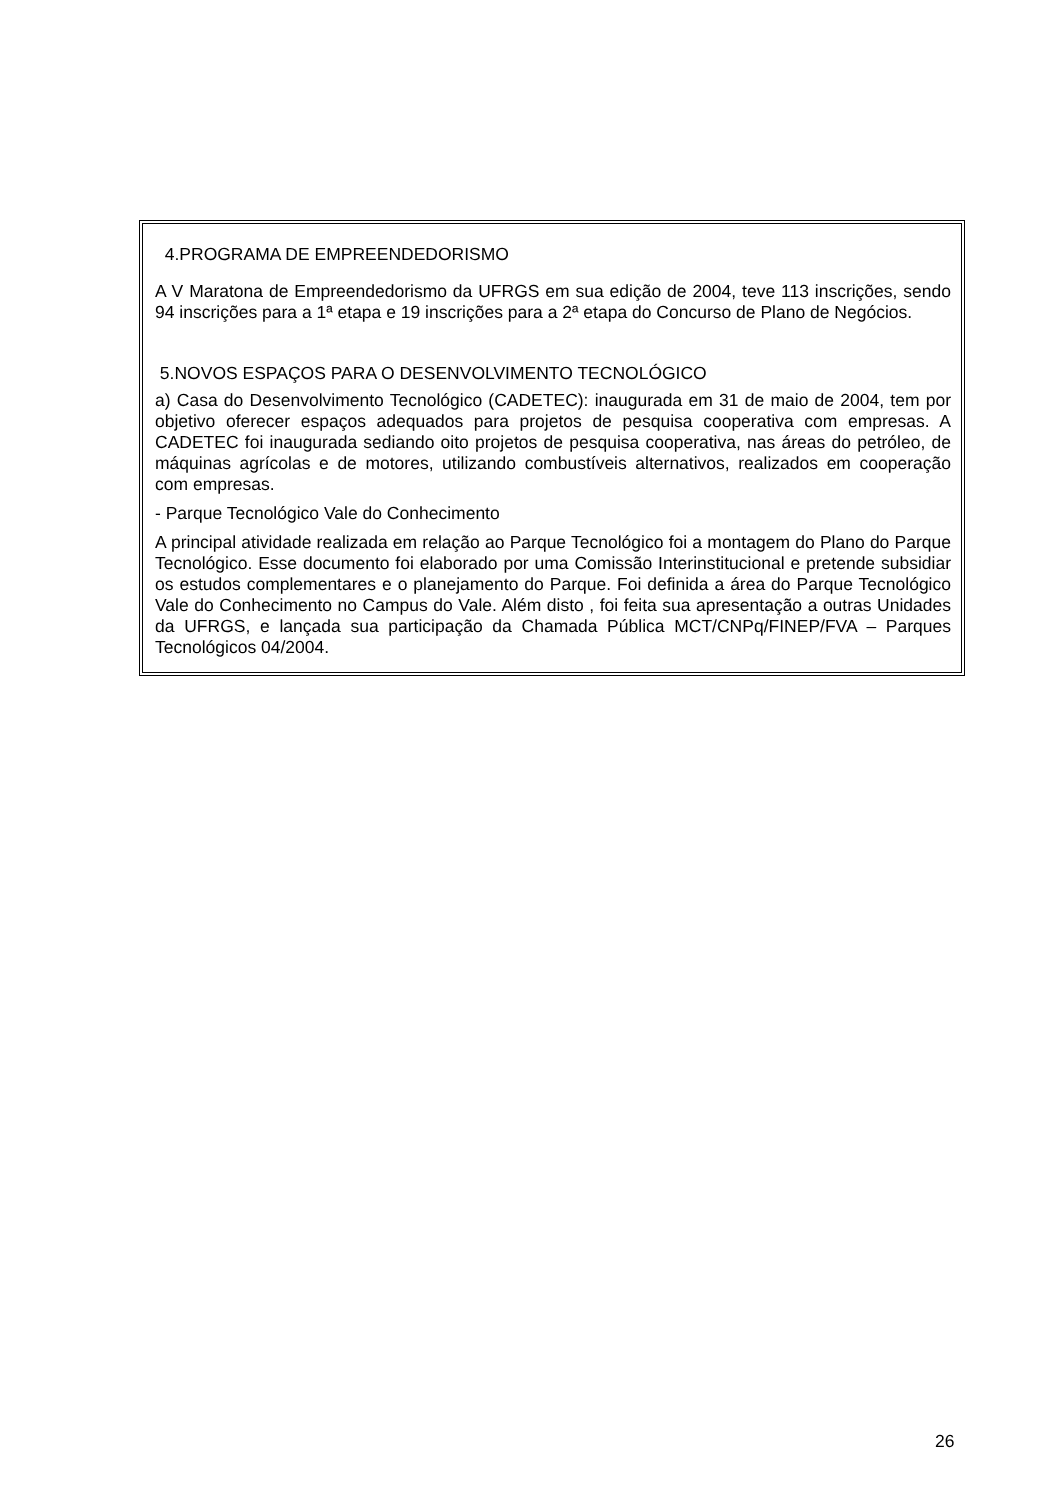4.PROGRAMA DE EMPREENDEDORISMO
A V Maratona de Empreendedorismo da UFRGS em sua edição de 2004, teve 113 inscrições, sendo 94 inscrições para a 1ª etapa e 19 inscrições para a 2ª etapa do Concurso de Plano de Negócios.
5.NOVOS ESPAÇOS PARA O DESENVOLVIMENTO TECNOLÓGICO
a) Casa do Desenvolvimento Tecnológico (CADETEC): inaugurada em 31 de maio de 2004, tem por objetivo oferecer espaços adequados para projetos de pesquisa cooperativa com empresas. A CADETEC foi inaugurada sediando oito projetos de pesquisa cooperativa, nas áreas do petróleo, de máquinas agrícolas e de motores, utilizando combustíveis alternativos, realizados em cooperação com empresas.
- Parque Tecnológico Vale do Conhecimento
A principal atividade realizada em relação ao Parque Tecnológico foi a montagem do Plano do Parque Tecnológico. Esse documento foi elaborado por uma Comissão Interinstitucional e pretende subsidiar os estudos complementares e o planejamento do Parque. Foi definida a área do Parque Tecnológico Vale do Conhecimento no Campus do Vale. Além disto , foi feita sua apresentação a outras Unidades da UFRGS, e lançada sua participação da Chamada Pública MCT/CNPq/FINEP/FVA – Parques Tecnológicos 04/2004.
26